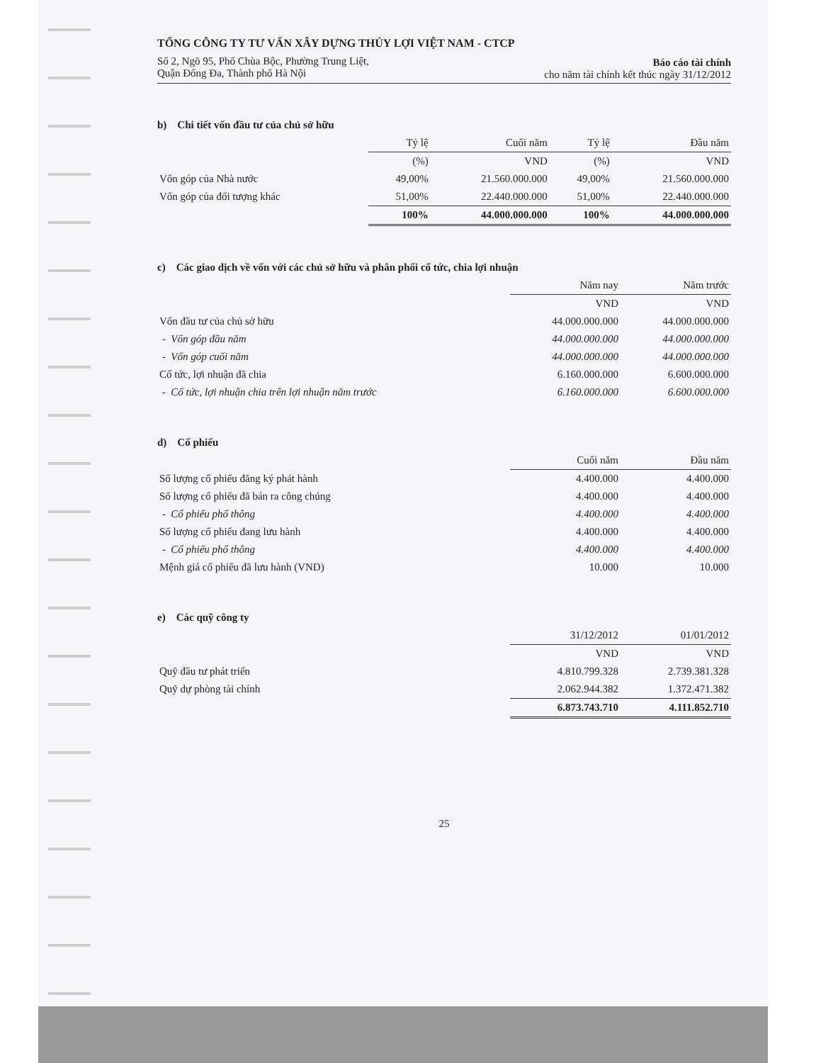TỔNG CÔNG TY TƯ VẤN XÂY DỰNG THỦY LỢI VIỆT NAM - CTCP
Số 2, Ngõ 95, Phố Chùa Bộc, Phường Trung Liệt,
Quận Đống Đa, Thành phố Hà Nội
Báo cáo tài chính
cho năm tài chính kết thúc ngày 31/12/2012
b) Chi tiết vốn đầu tư của chủ sở hữu
| | Tỷ lệ | Cuối năm | Tỷ lệ | Đầu năm |
| | (%) | VND | (%) | VND |
| Vốn góp của Nhà nước | 49,00% | 21.560.000.000 | 49,00% | 21.560.000.000 |
| Vốn góp của đối tượng khác | 51,00% | 22.440.000.000 | 51,00% | 22.440.000.000 |
| | 100% | 44.000.000.000 | 100% | 44.000.000.000 |
c) Các giao dịch về vốn với các chủ sở hữu và phân phối cổ tức, chia lợi nhuận
| | Năm nay | Năm trước |
| | VND | VND |
| Vốn đầu tư của chủ sở hữu | 44.000.000.000 | 44.000.000.000 |
| - Vốn góp đầu năm | 44.000.000.000 | 44.000.000.000 |
| - Vốn góp cuối năm | 44.000.000.000 | 44.000.000.000 |
| Cổ tức, lợi nhuận đã chia | 6.160.000.000 | 6.600.000.000 |
| - Cổ tức, lợi nhuận chia trên lợi nhuận năm trước | 6.160.000.000 | 6.600.000.000 |
d) Cổ phiếu
| | Cuối năm | Đầu năm |
| Số lượng cổ phiếu đăng ký phát hành | 4.400.000 | 4.400.000 |
| Số lượng cổ phiếu đã bán ra công chúng | 4.400.000 | 4.400.000 |
| - Cổ phiếu phổ thông | 4.400.000 | 4.400.000 |
| Số lượng cổ phiếu đang lưu hành | 4.400.000 | 4.400.000 |
| - Cổ phiếu phổ thông | 4.400.000 | 4.400.000 |
| Mệnh giá cổ phiếu đã lưu hành (VND) | 10.000 | 10.000 |
e) Các quỹ công ty
| | 31/12/2012 | 01/01/2012 |
| | VND | VND |
| Quỹ đầu tư phát triển | 4.810.799.328 | 2.739.381.328 |
| Quỹ dự phòng tài chính | 2.062.944.382 | 1.372.471.382 |
| | 6.873.743.710 | 4.111.852.710 |
25